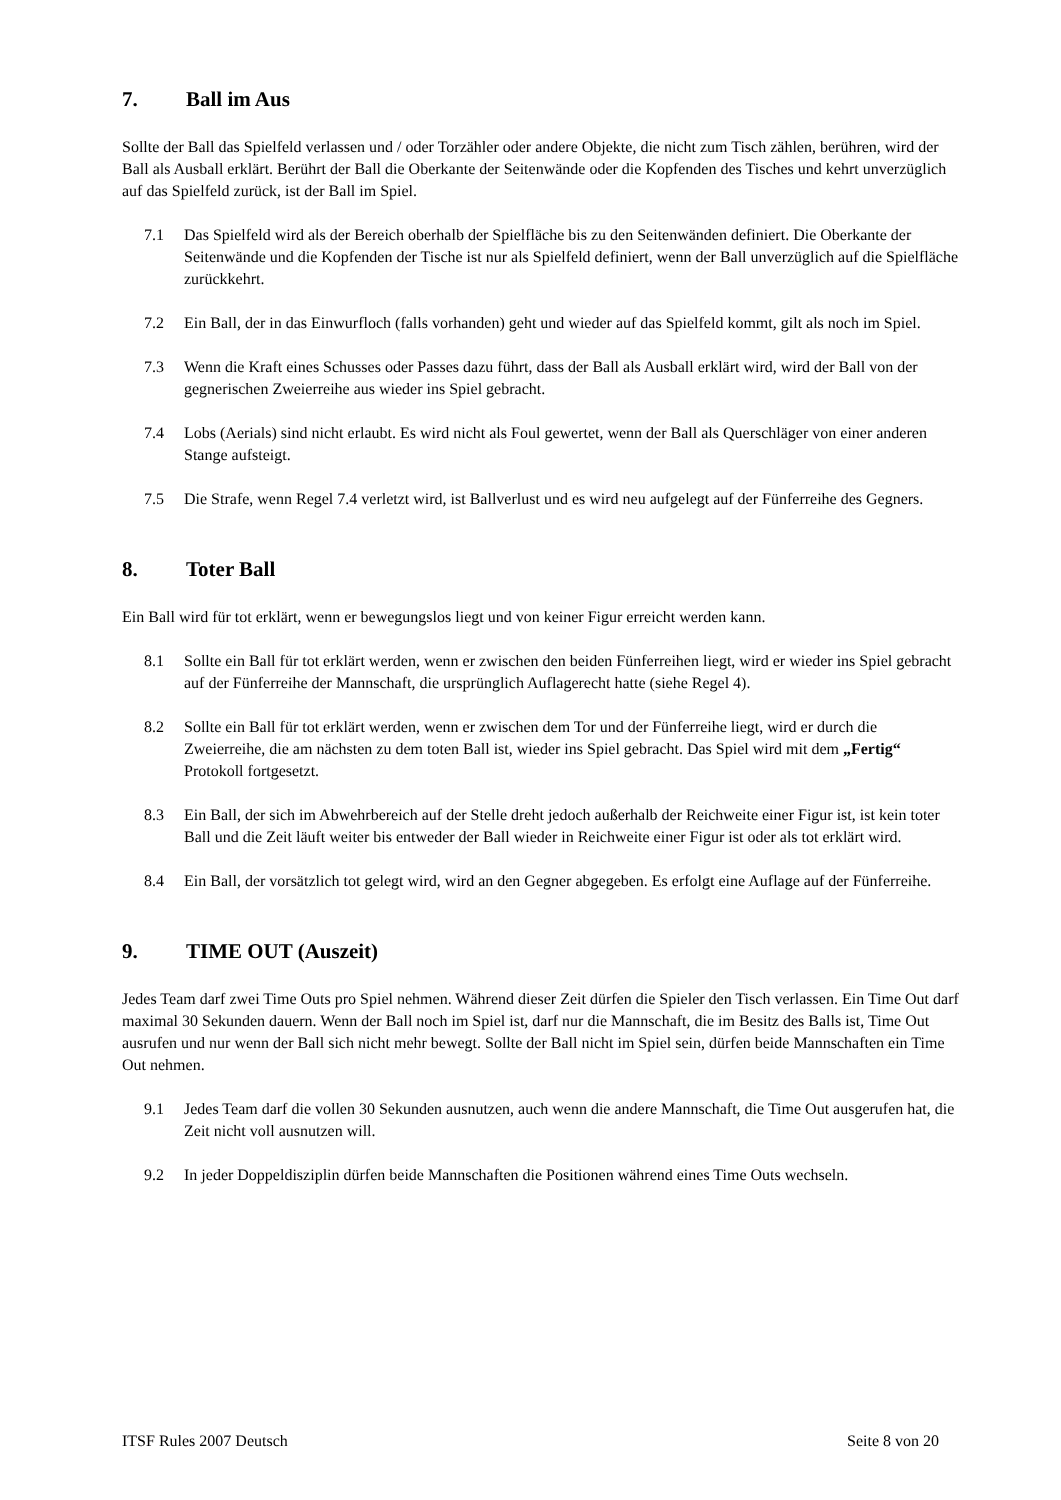7. Ball im Aus
Sollte der Ball das Spielfeld verlassen und / oder Torzähler oder andere Objekte, die nicht zum Tisch zählen, berühren, wird der Ball als Ausball erklärt. Berührt der Ball die Oberkante der Seitenwände oder die Kopfenden des Tisches und kehrt unverzüglich auf das Spielfeld zurück, ist der Ball im Spiel.
7.1 Das Spielfeld wird als der Bereich oberhalb der Spielfläche bis zu den Seitenwänden definiert. Die Oberkante der Seitenwände und die Kopfenden der Tische ist nur als Spielfeld definiert, wenn der Ball unverzüglich auf die Spielfläche zurückkehrt.
7.2 Ein Ball, der in das Einwurfloch (falls vorhanden) geht und wieder auf das Spielfeld kommt, gilt als noch im Spiel.
7.3 Wenn die Kraft eines Schusses oder Passes dazu führt, dass der Ball als Ausball erklärt wird, wird der Ball von der gegnerischen Zweierreihe aus wieder ins Spiel gebracht.
7.4 Lobs (Aerials) sind nicht erlaubt. Es wird nicht als Foul gewertet, wenn der Ball als Querschläger von einer anderen Stange aufsteigt.
7.5 Die Strafe, wenn Regel 7.4 verletzt wird, ist Ballverlust und es wird neu aufgelegt auf der Fünferreihe des Gegners.
8. Toter Ball
Ein Ball wird für tot erklärt, wenn er bewegungslos liegt und von keiner Figur erreicht werden kann.
8.1 Sollte ein Ball für tot erklärt werden, wenn er zwischen den beiden Fünferreihen liegt, wird er wieder ins Spiel gebracht auf der Fünferreihe der Mannschaft, die ursprünglich Auflagerecht hatte (siehe Regel 4).
8.2 Sollte ein Ball für tot erklärt werden, wenn er zwischen dem Tor und der Fünferreihe liegt, wird er durch die Zweierreihe, die am nächsten zu dem toten Ball ist, wieder ins Spiel gebracht. Das Spiel wird mit dem „Fertig“ Protokoll fortgesetzt.
8.3 Ein Ball, der sich im Abwehrbereich auf der Stelle dreht jedoch außerhalb der Reichweite einer Figur ist, ist kein toter Ball und die Zeit läuft weiter bis entweder der Ball wieder in Reichweite einer Figur ist oder als tot erklärt wird.
8.4 Ein Ball, der vorsätzlich tot gelegt wird, wird an den Gegner abgegeben. Es erfolgt eine Auflage auf der Fünferreihe.
9. TIME OUT (Auszeit)
Jedes Team darf zwei Time Outs pro Spiel nehmen. Während dieser Zeit dürfen die Spieler den Tisch verlassen. Ein Time Out darf maximal 30 Sekunden dauern. Wenn der Ball noch im Spiel ist, darf nur die Mannschaft, die im Besitz des Balls ist, Time Out ausrufen und nur wenn der Ball sich nicht mehr bewegt. Sollte der Ball nicht im Spiel sein, dürfen beide Mannschaften ein Time Out nehmen.
9.1 Jedes Team darf die vollen 30 Sekunden ausnutzen, auch wenn die andere Mannschaft, die Time Out ausgerufen hat, die Zeit nicht voll ausnutzen will.
9.2 In jeder Doppeldisziplin dürfen beide Mannschaften die Positionen während eines Time Outs wechseln.
ITSF Rules 2007 Deutsch Seite 8 von 20